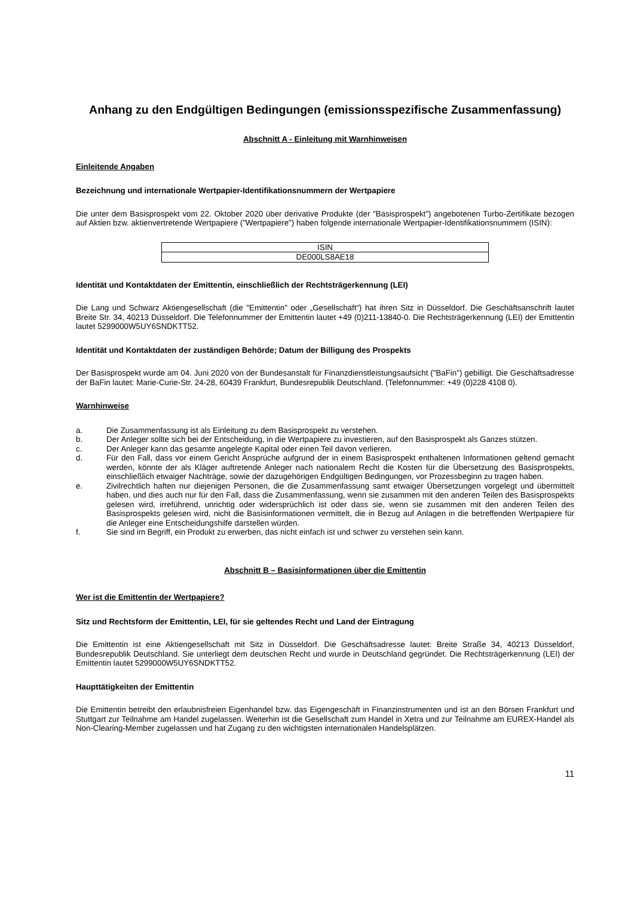Anhang zu den Endgültigen Bedingungen (emissionsspezifische Zusammenfassung)
Abschnitt A - Einleitung mit Warnhinweisen
Einleitende Angaben
Bezeichnung und internationale Wertpapier-Identifikationsnummern der Wertpapiere
Die unter dem Basisprospekt vom 22. Oktober 2020 über derivative Produkte (der "Basisprospekt") angebotenen Turbo-Zertifikate bezogen auf Aktien bzw. aktienvertretende Wertpapiere ("Wertpapiere") haben folgende internationale Wertpapier-Identifikationsnummern (ISIN):
| ISIN |
| --- |
| DE000LS8AE18 |
Identität und Kontaktdaten der Emittentin, einschließlich der Rechtsträgerkennung (LEI)
Die Lang und Schwarz Aktiengesellschaft (die "Emittentin" oder „Gesellschaft“) hat ihren Sitz in Düsseldorf. Die Geschäftsanschrift lautet Breite Str. 34, 40213 Düsseldorf. Die Telefonnummer der Emittentin lautet +49 (0)211-13840-0. Die Rechtsträgerkennung (LEI) der Emittentin lautet 5299000W5UY6SNDKTT52.
Identität und Kontaktdaten der zuständigen Behörde; Datum der Billigung des Prospekts
Der Basisprospekt wurde am 04. Juni 2020 von der Bundesanstalt für Finanzdienstleistungsaufsicht ("BaFin") gebilligt. Die Geschäftsadresse der BaFin lautet: Marie-Curie-Str. 24-28, 60439 Frankfurt, Bundesrepublik Deutschland. (Telefonnummer: +49 (0)228 4108 0).
Warnhinweise
a. Die Zusammenfassung ist als Einleitung zu dem Basisprospekt zu verstehen.
b. Der Anleger sollte sich bei der Entscheidung, in die Wertpapiere zu investieren, auf den Basisprospekt als Ganzes stützen.
c. Der Anleger kann das gesamte angelegte Kapital oder einen Teil davon verlieren.
d. Für den Fall, dass vor einem Gericht Ansprüche aufgrund der in einem Basisprospekt enthaltenen Informationen geltend gemacht werden, könnte der als Kläger auftretende Anleger nach nationalem Recht die Kosten für die Übersetzung des Basisprospekts, einschließlich etwaiger Nachträge, sowie der dazugehörigen Endgültigen Bedingungen, vor Prozessbeginn zu tragen haben.
e. Zivilrechtlich haften nur diejenigen Personen, die die Zusammenfassung samt etwaiger Übersetzungen vorgelegt und übermittelt haben, und dies auch nur für den Fall, dass die Zusammenfassung, wenn sie zusammen mit den anderen Teilen des Basisprospekts gelesen wird, irreführend, unrichtig oder widersprüchlich ist oder dass sie, wenn sie zusammen mit den anderen Teilen des Basisprospekts gelesen wird, nicht die Basisinformationen vermittelt, die in Bezug auf Anlagen in die betreffenden Wertpapiere für die Anleger eine Entscheidungshilfe darstellen würden.
f. Sie sind im Begriff, ein Produkt zu erwerben, das nicht einfach ist und schwer zu verstehen sein kann.
Abschnitt B – Basisinformationen über die Emittentin
Wer ist die Emittentin der Wertpapiere?
Sitz und Rechtsform der Emittentin, LEI, für sie geltendes Recht und Land der Eintragung
Die Emittentin ist eine Aktiengesellschaft mit Sitz in Düsseldorf. Die Geschäftsadresse lautet: Breite Straße 34, 40213 Düsseldorf, Bundesrepublik Deutschland. Sie unterliegt dem deutschen Recht und wurde in Deutschland gegründet. Die Rechtsträgerkennung (LEI) der Emittentin lautet 5299000W5UY6SNDKTT52.
Haupttätigkeiten der Emittentin
Die Emittentin betreibt den erlaubnisfreien Eigenhandel bzw. das Eigengeschäft in Finanzinstrumenten und ist an den Börsen Frankfurt und Stuttgart zur Teilnahme am Handel zugelassen. Weiterhin ist die Gesellschaft zum Handel in Xetra und zur Teilnahme am EUREX-Handel als Non-Clearing-Member zugelassen und hat Zugang zu den wichtigsten internationalen Handelsplätzen.
11